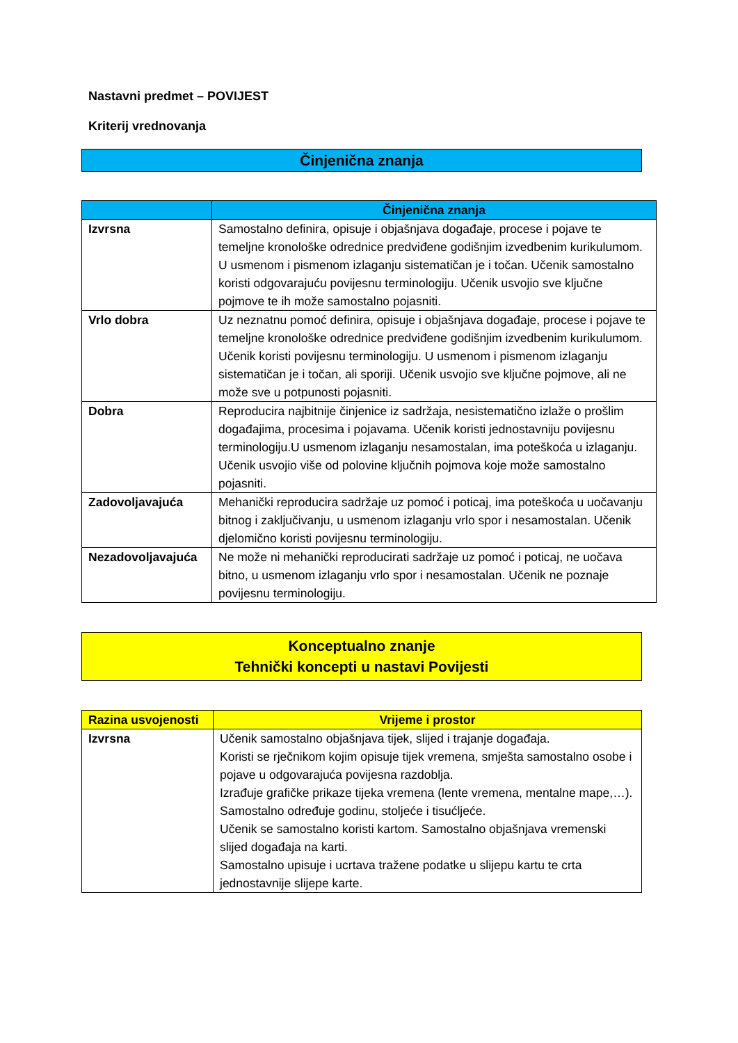Nastavni predmet – POVIJEST
Kriterij vrednovanja
Činjenična znanja
| | Činjenična znanja |
| --- | --- |
| Izvrsna | Samostalno definira, opisuje i objašnjava događaje, procese i pojave te temeljne kronološke odrednice predviđene godišnjim izvedbenim kurikulumom. U usmenom i pismenom izlaganju sistematičan je i točan. Učenik samostalno koristi odgovarajuću povijesnu terminologiju. Učenik usvojio sve ključne pojmove te ih može samostalno pojasniti. |
| Vrlo dobra | Uz neznatnu pomoć definira, opisuje i objašnjava događaje, procese i pojave te temeljne kronološke odrednice predviđene godišnjim izvedbenim kurikulumom. Učenik koristi povijesnu terminologiju. U usmenom i pismenom izlaganju sistematičan je i točan, ali sporiji. Učenik usvojio sve ključne pojmove, ali ne može sve u potpunosti pojasniti. |
| Dobra | Reproducira najbitnije činjenice iz sadržaja, nesistematično izlaže o prošlim događajima, procesima i pojavama. Učenik koristi jednostavniju povijesnu terminologiju.U usmenom izlaganju nesamostalan, ima poteškoća u izlaganju. Učenik usvojio više od polovine ključnih pojmova koje može samostalno pojasniti. |
| Zadovoljavajuća | Mehanički reproducira sadržaje uz pomoć i poticaj, ima poteškoća u uočavanju bitnog i zaključivanju, u usmenom izlaganju vrlo spor i nesamostalan. Učenik djelomično koristi povijesnu terminologiju. |
| Nezadovoljavajuća | Ne može ni mehanički reproducirati sadržaje uz pomoć i poticaj, ne uočava bitno, u usmenom izlaganju vrlo spor i nesamostalan. Učenik ne poznaje povijesnu terminologiju. |
Konceptualno znanje
Tehnički koncepti u nastavi Povijesti
| Razina usvojenosti | Vrijeme i prostor |
| --- | --- |
| Izvrsna | Učenik samostalno objašnjava tijek, slijed i trajanje događaja. Koristi se rječnikom kojim opisuje tijek vremena, smješta samostalno osobe i pojave u odgovarajuća povijesna razdoblja. Izrađuje grafičke prikaze tijeka vremena (lente vremena, mentalne mape,…). Samostalno određuje godinu, stoljeće i tisućljeće. Učenik se samostalno koristi kartom. Samostalno objašnjava vremenski slijed događaja na karti. Samostalno upisuje i ucrtava tražene podatke u slijepu kartu te crta jednostavnije slijepe karte. |